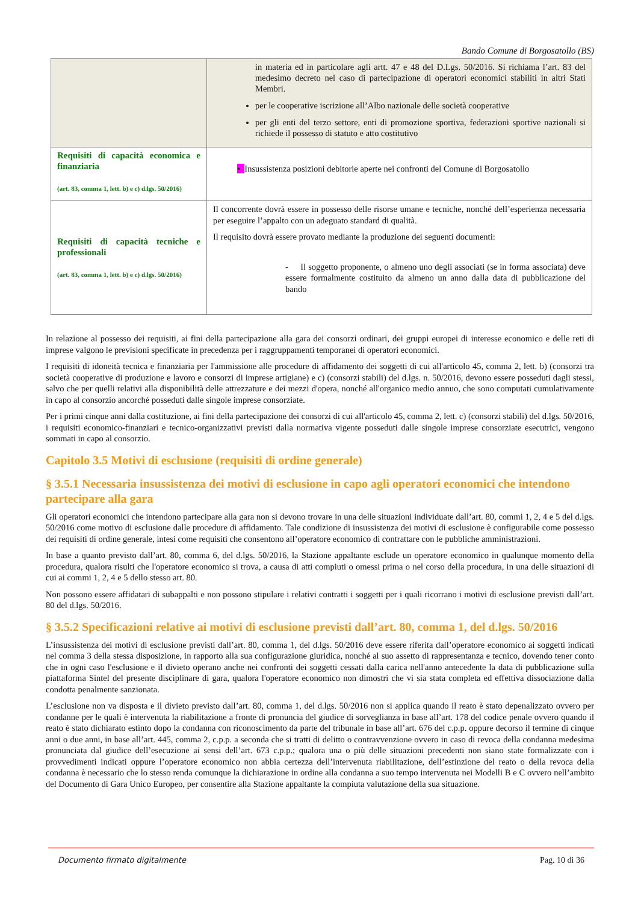Bando Comune di Borgosatollo (BS)
| | in materia ed in particolare agli artt. 47 e 48 del D.Lgs. 50/2016. Si richiama l’art. 83 del medesimo decreto nel caso di partecipazione di operatori economici stabiliti in altri Stati Membri. per le cooperative iscrizione all’Albo nazionale delle società cooperative per gli enti del terzo settore, enti di promozione sportiva, federazioni sportive nazionali si richiede il possesso di statuto e atto costitutivo |
| Requisiti di capacità economica e finanziaria (art. 83, comma 1, lett. b) e c) d.lgs. 50/2016) | • Insussistenza posizioni debitorie aperte nei confronti del Comune di Borgosatollo |
| Requisiti di capacità tecniche e professionali (art. 83, comma 1, lett. b) e c) d.lgs. 50/2016) | Il concorrente dovrà essere in possesso delle risorse umane e tecniche, nonché dell’esperienza necessaria per eseguire l’appalto con un adeguato standard di qualità. Il requisito dovrà essere provato mediante la produzione dei seguenti documenti: - Il soggetto proponente, o almeno uno degli associati (se in forma associata) deve essere formalmente costituito da almeno un anno dalla data di pubblicazione del bando |
In relazione al possesso dei requisiti, ai fini della partecipazione alla gara dei consorzi ordinari, dei gruppi europei di interesse economico e delle reti di imprese valgono le previsioni specificate in precedenza per i raggruppamenti temporanei di operatori economici.
I requisiti di idoneità tecnica e finanziaria per l'ammissione alle procedure di affidamento dei soggetti di cui all'articolo 45, comma 2, lett. b) (consorzi tra società cooperative di produzione e lavoro e consorzi di imprese artigiane) e c) (consorzi stabili) del d.lgs. n. 50/2016, devono essere posseduti dagli stessi, salvo che per quelli relativi alla disponibilità delle attrezzature e dei mezzi d'opera, nonché all'organico medio annuo, che sono computati cumulativamente in capo al consorzio ancorché posseduti dalle singole imprese consorziate.
Per i primi cinque anni dalla costituzione, ai fini della partecipazione dei consorzi di cui all'articolo 45, comma 2, lett. c) (consorzi stabili) del d.lgs. 50/2016, i requisiti economico-finanziari e tecnico-organizzativi previsti dalla normativa vigente posseduti dalle singole imprese consorziate esecutrici, vengono sommati in capo al consorzio.
Capitolo 3.5 Motivi di esclusione (requisiti di ordine generale)
§ 3.5.1 Necessaria insussistenza dei motivi di esclusione in capo agli operatori economici che intendono partecipare alla gara
Gli operatori economici che intendono partecipare alla gara non si devono trovare in una delle situazioni individuate dall’art. 80, commi 1, 2, 4 e 5 del d.lgs. 50/2016 come motivo di esclusione dalle procedure di affidamento. Tale condizione di insussistenza dei motivi di esclusione è configurabile come possesso dei requisiti di ordine generale, intesi come requisiti che consentono all’operatore economico di contrattare con le pubbliche amministrazioni.
In base a quanto previsto dall’art. 80, comma 6, del d.lgs. 50/2016, la Stazione appaltante esclude un operatore economico in qualunque momento della procedura, qualora risulti che l'operatore economico si trova, a causa di atti compiuti o omessi prima o nel corso della procedura, in una delle situazioni di cui ai commi 1, 2, 4 e 5 dello stesso art. 80.
Non possono essere affidatari di subappalti e non possono stipulare i relativi contratti i soggetti per i quali ricorrano i motivi di esclusione previsti dall’art. 80 del d.lgs. 50/2016.
§ 3.5.2 Specificazioni relative ai motivi di esclusione previsti dall’art. 80, comma 1, del d.lgs. 50/2016
L’insussistenza dei motivi di esclusione previsti dall’art. 80, comma 1, del d.lgs. 50/2016 deve essere riferita dall’operatore economico ai soggetti indicati nel comma 3 della stessa disposizione, in rapporto alla sua configurazione giuridica, nonché al suo assetto di rappresentanza e tecnico, dovendo tener conto che in ogni caso l'esclusione e il divieto operano anche nei confronti dei soggetti cessati dalla carica nell'anno antecedente la data di pubblicazione sulla piattaforma Sintel del presente disciplinare di gara, qualora l'operatore economico non dimostri che vi sia stata completa ed effettiva dissociazione dalla condotta penalmente sanzionata.
L’esclusione non va disposta e il divieto previsto dall’art. 80, comma 1, del d.lgs. 50/2016 non si applica quando il reato è stato depenalizzato ovvero per condanne per le quali è intervenuta la riabilitazione a fronte di pronuncia del giudice di sorveglianza in base all’art. 178 del codice penale ovvero quando il reato è stato dichiarato estinto dopo la condanna con riconoscimento da parte del tribunale in base all’art. 676 del c.p.p. oppure decorso il termine di cinque anni o due anni, in base all’art. 445, comma 2, c.p.p. a seconda che si tratti di delitto o contravvenzione ovvero in caso di revoca della condanna medesima pronunciata dal giudice dell’esecuzione ai sensi dell’art. 673 c.p.p.; qualora una o più delle situazioni precedenti non siano state formalizzate con i provvedimenti indicati oppure l’operatore economico non abbia certezza dell’intervenuta riabilitazione, dell’estinzione del reato o della revoca della condanna è necessario che lo stesso renda comunque la dichiarazione in ordine alla condanna a suo tempo intervenuta nei Modelli B e C ovvero nell’ambito del Documento di Gara Unico Europeo, per consentire alla Stazione appaltante la compiuta valutazione della sua situazione.
Documento firmato digitalmente Pag. 10 di 36